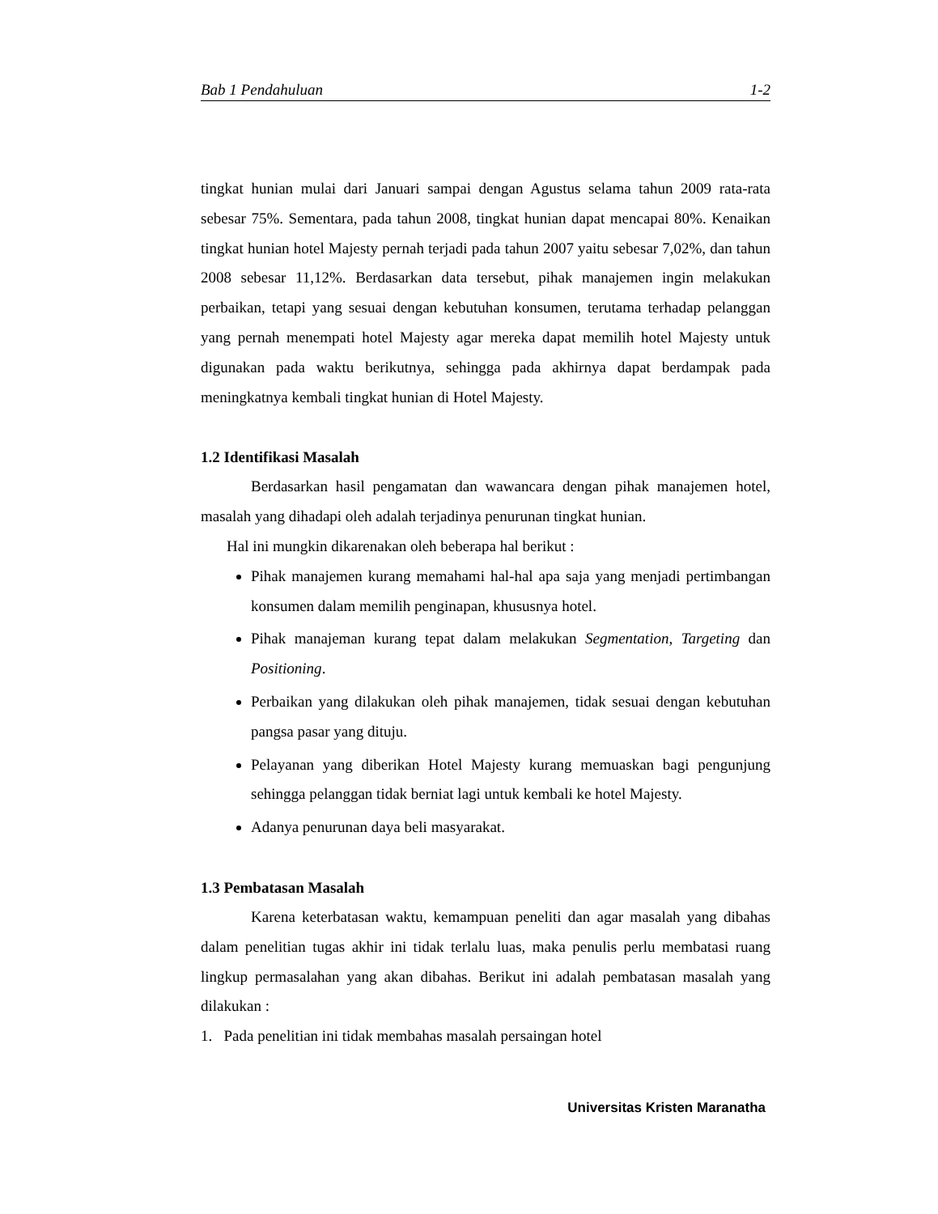Bab 1 Pendahuluan 1-2
tingkat hunian mulai dari Januari sampai dengan Agustus selama tahun 2009 rata-rata sebesar 75%. Sementara, pada tahun 2008, tingkat hunian dapat mencapai 80%. Kenaikan tingkat hunian hotel Majesty pernah terjadi pada tahun 2007 yaitu sebesar 7,02%, dan tahun 2008 sebesar 11,12%. Berdasarkan data tersebut, pihak manajemen ingin melakukan perbaikan, tetapi yang sesuai dengan kebutuhan konsumen, terutama terhadap pelanggan yang pernah menempati hotel Majesty agar mereka dapat memilih hotel Majesty untuk digunakan pada waktu berikutnya, sehingga pada akhirnya dapat berdampak pada meningkatnya kembali tingkat hunian di Hotel Majesty.
1.2 Identifikasi Masalah
Berdasarkan hasil pengamatan dan wawancara dengan pihak manajemen hotel, masalah yang dihadapi oleh adalah terjadinya penurunan tingkat hunian.
Hal ini mungkin dikarenakan oleh beberapa hal berikut :
Pihak manajemen kurang memahami hal-hal apa saja yang menjadi pertimbangan konsumen dalam memilih penginapan, khususnya hotel.
Pihak manajeman kurang tepat dalam melakukan Segmentation, Targeting dan Positioning.
Perbaikan yang dilakukan oleh pihak manajemen, tidak sesuai dengan kebutuhan pangsa pasar yang dituju.
Pelayanan yang diberikan Hotel Majesty kurang memuaskan bagi pengunjung sehingga pelanggan tidak berniat lagi untuk kembali ke hotel Majesty.
Adanya penurunan daya beli masyarakat.
1.3 Pembatasan Masalah
Karena keterbatasan waktu, kemampuan peneliti dan agar masalah yang dibahas dalam penelitian tugas akhir ini tidak terlalu luas, maka penulis perlu membatasi ruang lingkup permasalahan yang akan dibahas. Berikut ini adalah pembatasan masalah yang dilakukan :
1. Pada penelitian ini tidak membahas masalah persaingan hotel
Universitas Kristen Maranatha